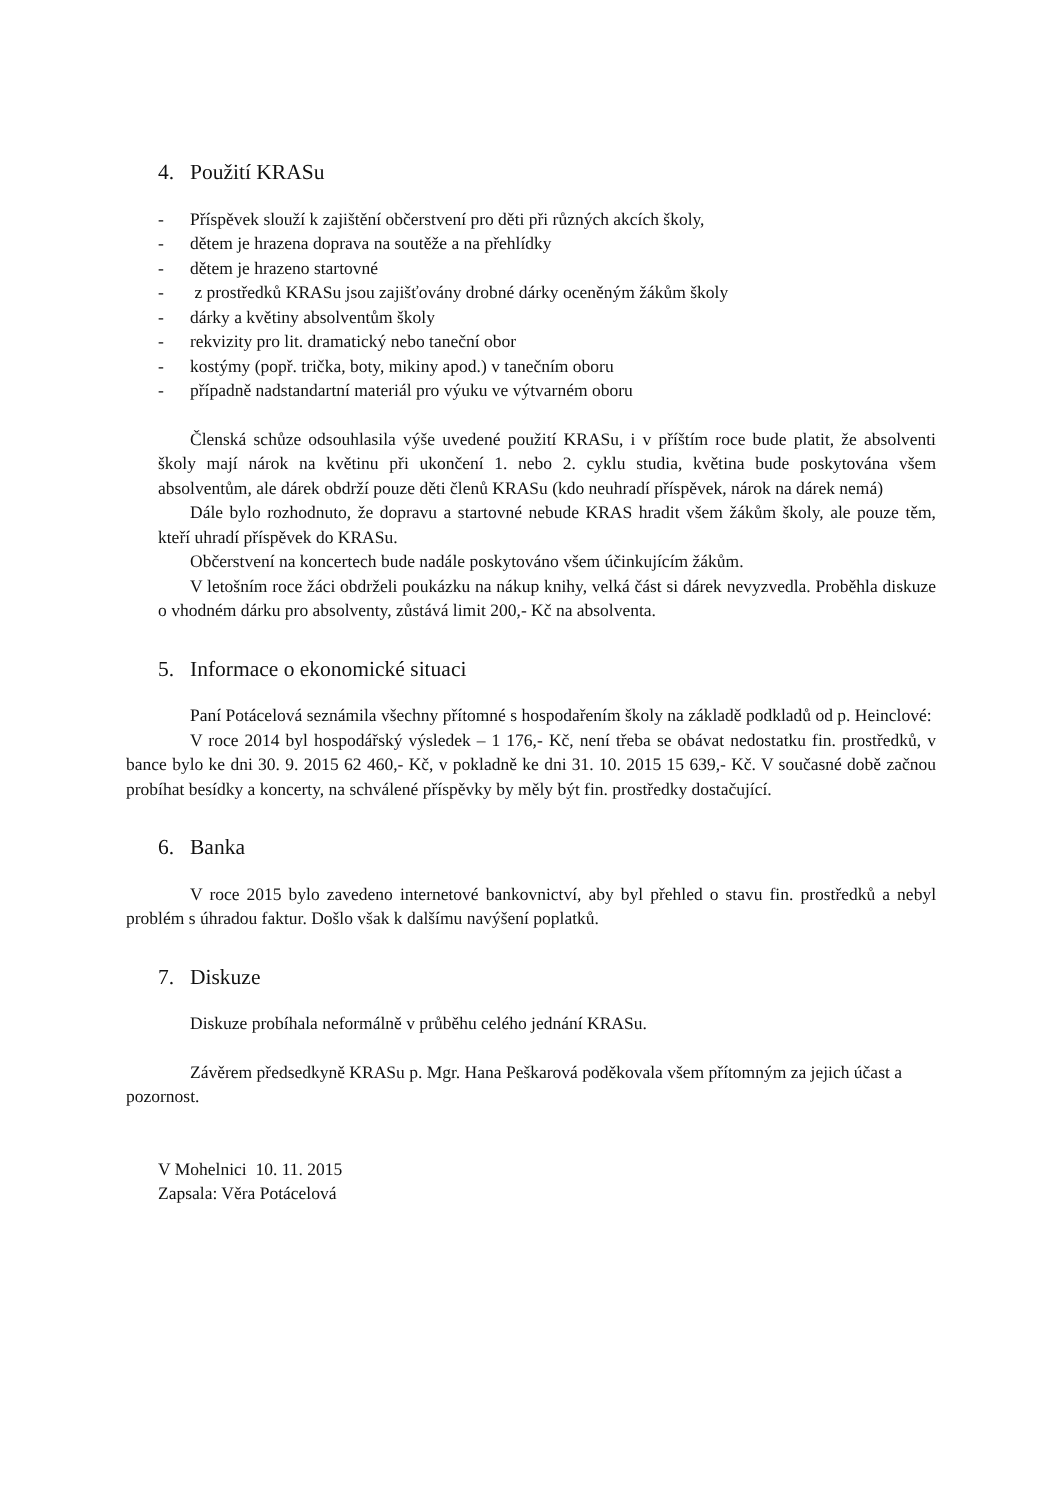4. Použití KRASu
- Příspěvek slouží k zajištění občerstvení pro děti při různých akcích školy,
- dětem je hrazena doprava na soutěže a na přehlídky
- dětem je hrazeno startovné
- z prostředků KRASu jsou zajišťovány drobné dárky oceněným žákům školy
- dárky a květiny absolventům školy
- rekvizity pro lit. dramatický nebo taneční obor
- kostýmy (popř. trička, boty, mikiny apod.) v tanečním oboru
- případně nadstandartní materiál pro výuku ve výtvarném oboru
Členská schůze odsouhlasila výše uvedené použití KRASu, i v příštím roce bude platit, že absolventi školy mají nárok na květinu při ukončení 1. nebo 2. cyklu studia, květina bude poskytována všem absolventům, ale dárek obdrží pouze děti členů KRASu (kdo neuhradí příspěvek, nárok na dárek nemá)
Dále bylo rozhodnuto, že dopravu a startovné nebude KRAS hradit všem žákům školy, ale pouze těm, kteří uhradí příspěvek do KRASu.
Občerstvení na koncertech bude nadále poskytováno všem účinkujícím žákům.
V letošním roce žáci obdrželi poukázku na nákup knihy, velká část si dárek nevyzvedla. Proběhla diskuze o vhodném dárku pro absolventy, zůstává limit 200,- Kč na absolventa.
5. Informace o ekonomické situaci
Paní Potácelová seznámila všechny přítomné s hospodařením školy na základě podkladů od p. Heinclové:
V roce 2014 byl hospodářský výsledek – 1 176,- Kč, není třeba se obávat nedostatku fin. prostředků, v bance bylo ke dni 30. 9. 2015 62 460,- Kč, v pokladně ke dni 31. 10. 2015 15 639,- Kč. V současné době začnou probíhat besídky a koncerty, na schválené příspěvky by měly být fin. prostředky dostačující.
6. Banka
V roce 2015 bylo zavedeno internetové bankovnictví, aby byl přehled o stavu fin. prostředků a nebyl problém s úhradou faktur. Došlo však k dalšímu navýšení poplatků.
7. Diskuze
Diskuze probíhala neformálně v průběhu celého jednání KRASu.
Závěrem předsedkyně KRASu p. Mgr. Hana Peškarová poděkovala všem přítomným za jejich účast a pozornost.
V Mohelnici 10. 11. 2015
Zapsala: Věra Potácelová